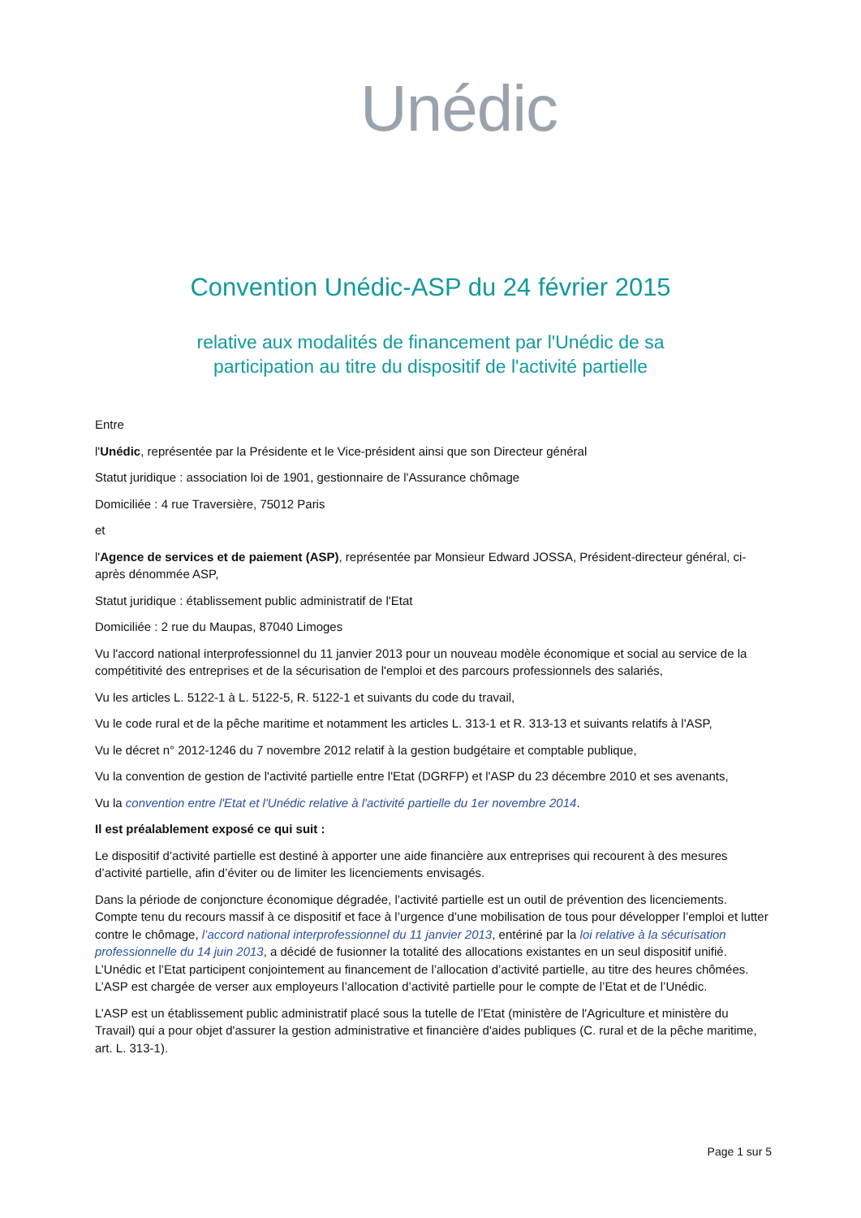Unédic
Convention Unédic-ASP du 24 février 2015
relative aux modalités de financement par l'Unédic de sa
participation au titre du dispositif de l'activité partielle
Entre
l'Unédic, représentée par la Présidente et le Vice-président ainsi que son Directeur général
Statut juridique : association loi de 1901, gestionnaire de l'Assurance chômage
Domiciliée : 4 rue Traversière, 75012 Paris
et
l'Agence de services et de paiement (ASP), représentée par Monsieur Edward JOSSA, Président-directeur général, ci-après dénommée ASP,
Statut juridique : établissement public administratif de l'Etat
Domiciliée : 2 rue du Maupas, 87040 Limoges
Vu l'accord national interprofessionnel du 11 janvier 2013 pour un nouveau modèle économique et social au service de la compétitivité des entreprises et de la sécurisation de l'emploi et des parcours professionnels des salariés,
Vu les articles L. 5122-1 à L. 5122-5, R. 5122-1 et suivants du code du travail,
Vu le code rural et de la pêche maritime et notamment les articles L. 313-1 et R. 313-13 et suivants relatifs à l'ASP,
Vu le décret n° 2012-1246 du 7 novembre 2012 relatif à la gestion budgétaire et comptable publique,
Vu la convention de gestion de l'activité partielle entre l'Etat (DGRFP) et l'ASP du 23 décembre 2010 et ses avenants,
Vu la convention entre l'Etat et l'Unédic relative à l'activité partielle du 1er novembre 2014.
Il est préalablement exposé ce qui suit :
Le dispositif d’activité partielle est destiné à apporter une aide financière aux entreprises qui recourent à des mesures d’activité partielle, afin d’éviter ou de limiter les licenciements envisagés.
Dans la période de conjoncture économique dégradée, l’activité partielle est un outil de prévention des licenciements. Compte tenu du recours massif à ce dispositif et face à l’urgence d’une mobilisation de tous pour développer l’emploi et lutter contre le chômage, l’accord national interprofessionnel du 11 janvier 2013, entériné par la loi relative à la sécurisation professionnelle du 14 juin 2013, a décidé de fusionner la totalité des allocations existantes en un seul dispositif unifié. L’Unédic et l’Etat participent conjointement au financement de l’allocation d’activité partielle, au titre des heures chômées. L’ASP est chargée de verser aux employeurs l’allocation d’activité partielle pour le compte de l’Etat et de l’Unédic.
L’ASP est un établissement public administratif placé sous la tutelle de l’Etat (ministère de l'Agriculture et ministère du Travail) qui a pour objet d'assurer la gestion administrative et financière d'aides publiques (C. rural et de la pêche maritime, art. L. 313-1).
Page 1 sur 5